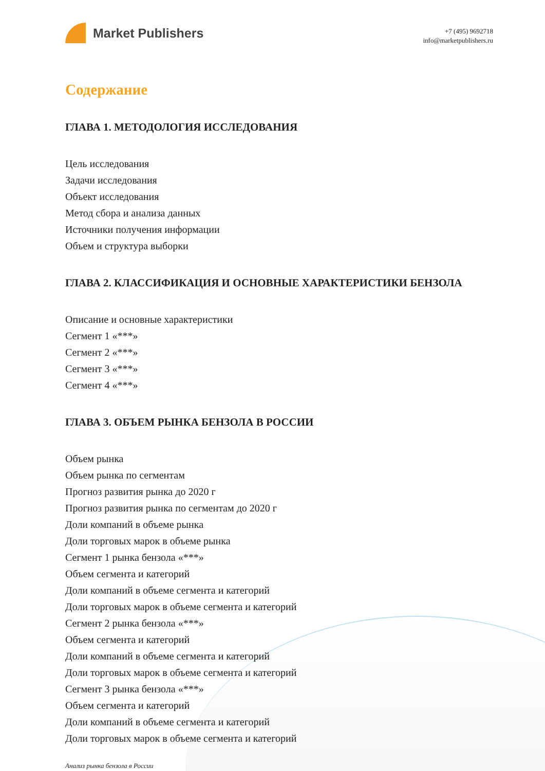Market Publishers
+7 (495) 9692718
info@marketpublishers.ru
Содержание
ГЛАВА 1. МЕТОДОЛОГИЯ ИССЛЕДОВАНИЯ
Цель исследования
Задачи исследования
Объект исследования
Метод сбора и анализа данных
Источники получения информации
Объем и структура выборки
ГЛАВА 2. КЛАССИФИКАЦИЯ И ОСНОВНЫЕ ХАРАКТЕРИСТИКИ БЕНЗОЛА
Описание и основные характеристики
Сегмент 1 «***»
Сегмент 2 «***»
Сегмент 3 «***»
Сегмент 4 «***»
ГЛАВА 3. ОБЪЕМ РЫНКА БЕНЗОЛА В РОССИИ
Объем рынка
Объем рынка по сегментам
Прогноз развития рынка до 2020 г
Прогноз развития рынка по сегментам до 2020 г
Доли компаний в объеме рынка
Доли торговых марок в объеме рынка
Сегмент 1 рынка бензола «***»
Объем сегмента и категорий
Доли компаний в объеме сегмента и категорий
Доли торговых марок в объеме сегмента и категорий
Сегмент 2 рынка бензола «***»
Объем сегмента и категорий
Доли компаний в объеме сегмента и категорий
Доли торговых марок в объеме сегмента и категорий
Сегмент 3 рынка бензола «***»
Объем сегмента и категорий
Доли компаний в объеме сегмента и категорий
Доли торговых марок в объеме сегмента и категорий
Анализ рынка бензола в России